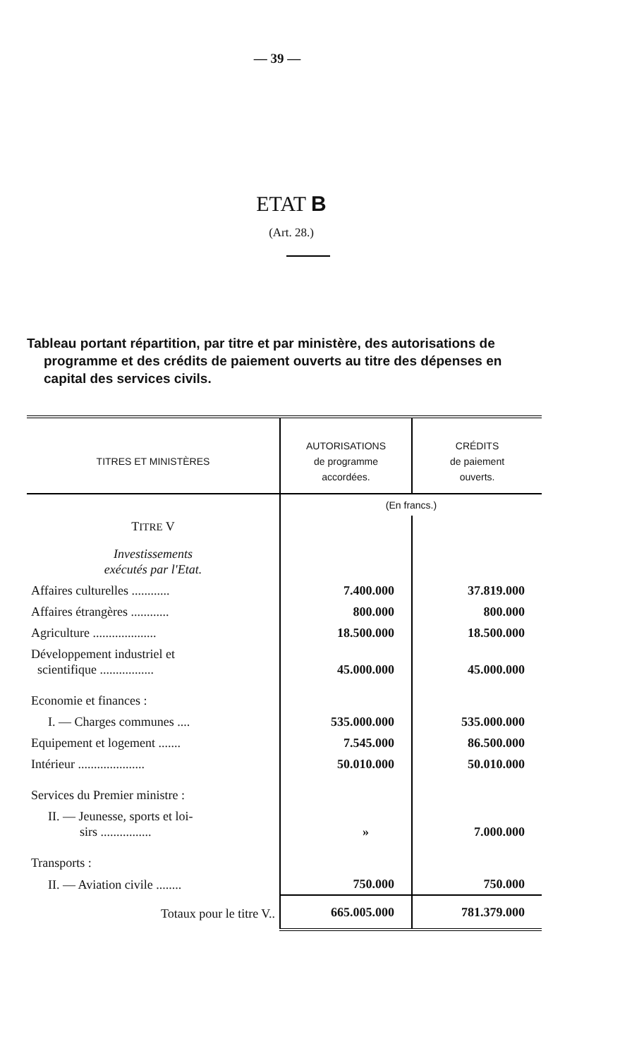— 39 —
ETAT B
(Art. 28.)
Tableau portant répartition, par titre et par ministère, des autorisations de programme et des crédits de paiement ouverts au titre des dépenses en capital des services civils.
| TITRES ET MINISTÈRES | AUTORISATIONS de programme accordées. | CRÉDITS de paiement ouverts. |
| --- | --- | --- |
| | (En francs.) | |
| T ITRE V | | |
| Investissements exécutés par l'Etat. | | |
| Affaires culturelles ............ | 7.400.000 | 37.819.000 |
| Affaires étrangères ............ | 800.000 | 800.000 |
| Agriculture .................... | 18.500.000 | 18.500.000 |
| Développement industriel et scientifique ................. | 45.000.000 | 45.000.000 |
| Economie et finances : | | |
| I. — Charges communes .... | 535.000.000 | 535.000.000 |
| Equipement et logement ....... | 7.545.000 | 86.500.000 |
| Intérieur ..................... | 50.010.000 | 50.010.000 |
| Services du Premier ministre : | | |
| II. — Jeunesse, sports et loi- sirs ................ | » | 7.000.000 |
| Transports : | | |
| II. — Aviation civile ........ | 750.000 | 750.000 |
| Totaux pour le titre V.. | 665.005.000 | 781.379.000 |